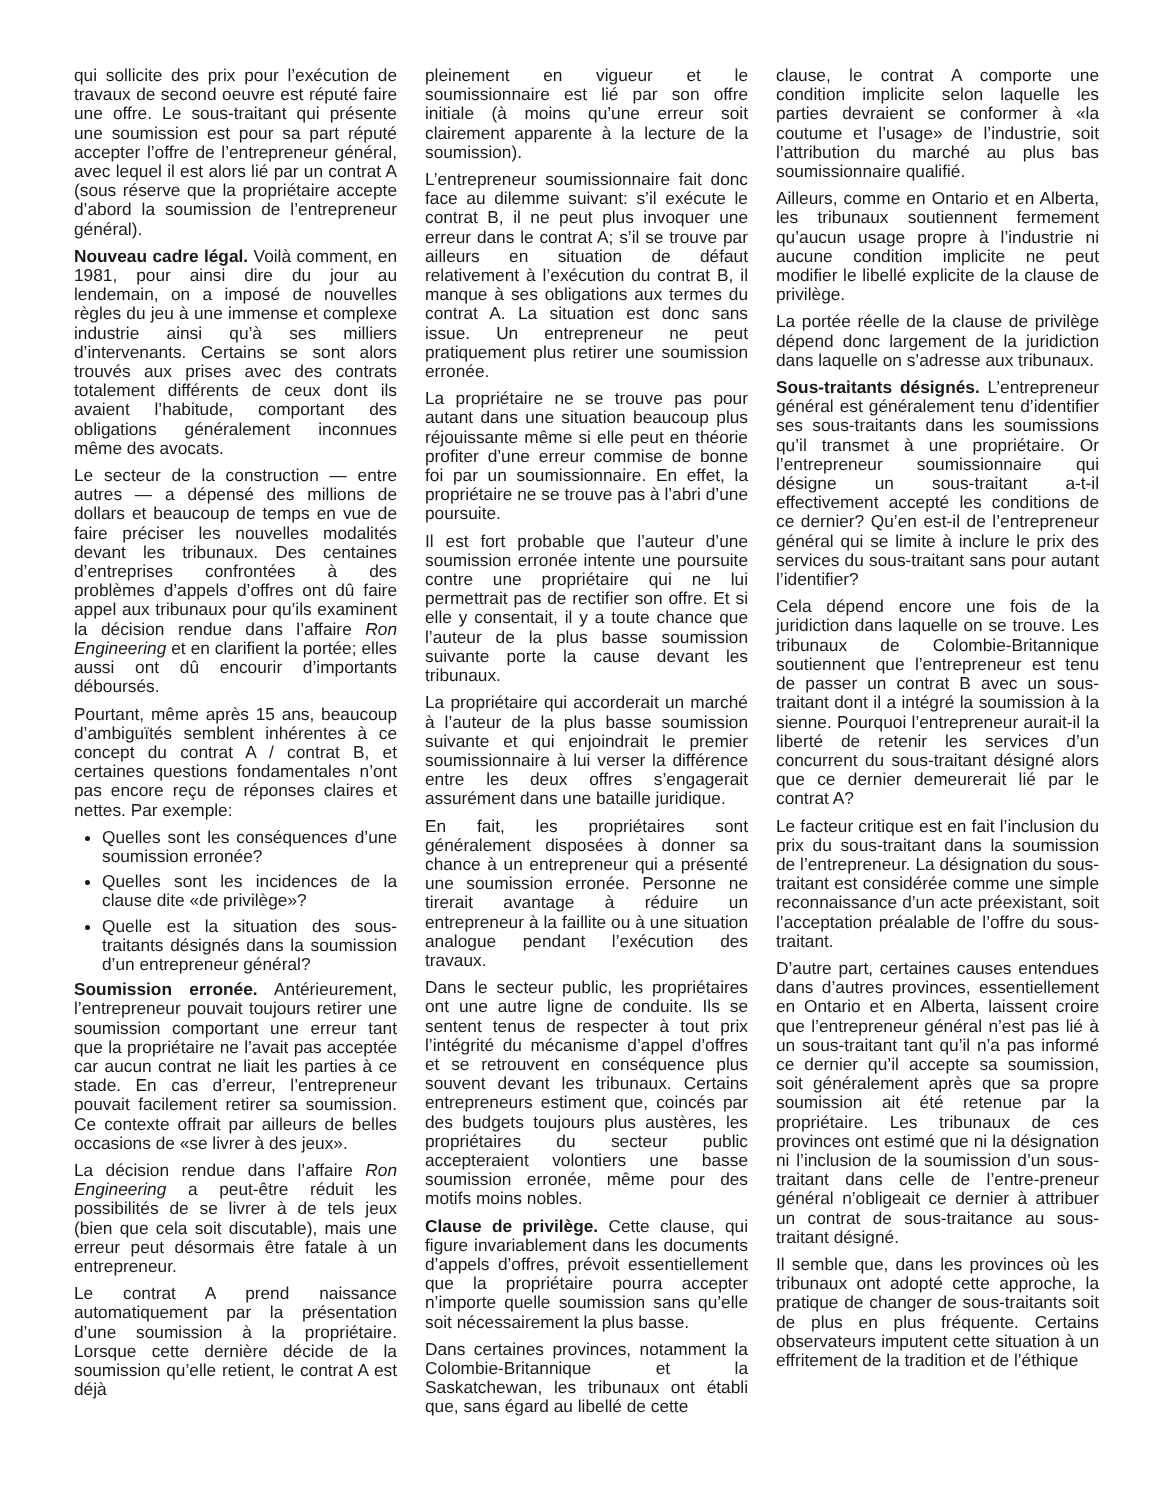qui sollicite des prix pour l’exécution de travaux de second oeuvre est réputé faire une offre. Le sous-traitant qui présente une soumission est pour sa part réputé accepter l’offre de l’entrepreneur général, avec lequel il est alors lié par un contrat A (sous réserve que la propriétaire accepte d’abord la soumission de l’entrepreneur général).
Nouveau cadre légal. Voilà comment, en 1981, pour ainsi dire du jour au lendemain, on a imposé de nouvelles règles du jeu à une immense et complexe industrie ainsi qu’à ses milliers d’intervenants. Certains se sont alors trouvés aux prises avec des contrats totalement différents de ceux dont ils avaient l’habitude, comportant des obligations généralement inconnues même des avocats.
Le secteur de la construction — entre autres — a dépensé des millions de dollars et beaucoup de temps en vue de faire préciser les nouvelles modalités devant les tribunaux. Des centaines d’entreprises confrontées à des problèmes d’appels d’offres ont dû faire appel aux tribunaux pour qu’ils examinent la décision rendue dans l’affaire Ron Engineering et en clarifient la portée; elles aussi ont dû encourir d’importants déboursés.
Pourtant, même après 15 ans, beaucoup d’ambiguïtés semblent inhérentes à ce concept du contrat A / contrat B, et certaines questions fondamentales n’ont pas encore reçu de réponses claires et nettes. Par exemple:
Quelles sont les conséquences d’une soumission erronée?
Quelles sont les incidences de la clause dite «de privilège»?
Quelle est la situation des sous-traitants désignés dans la soumission d’un entrepreneur général?
Soumission erronée. Antérieurement, l’entrepreneur pouvait toujours retirer une soumission comportant une erreur tant que la propriétaire ne l’avait pas acceptée car aucun contrat ne liait les parties à ce stade. En cas d’erreur, l’entrepreneur pouvait facilement retirer sa soumission. Ce contexte offrait par ailleurs de belles occasions de «se livrer à des jeux».
La décision rendue dans l’affaire Ron Engineering a peut-être réduit les possibilités de se livrer à de tels jeux (bien que cela soit discutable), mais une erreur peut désormais être fatale à un entrepreneur.
Le contrat A prend naissance automatiquement par la présentation d’une soumission à la propriétaire. Lorsque cette dernière décide de la soumission qu’elle retient, le contrat A est déjà
pleinement en vigueur et le soumissionnaire est lié par son offre initiale (à moins qu’une erreur soit clairement apparente à la lecture de la soumission).
L’entrepreneur soumissionnaire fait donc face au dilemme suivant: s’il exécute le contrat B, il ne peut plus invoquer une erreur dans le contrat A; s’il se trouve par ailleurs en situation de défaut relativement à l’exécution du contrat B, il manque à ses obligations aux termes du contrat A. La situation est donc sans issue. Un entrepreneur ne peut pratiquement plus retirer une soumission erronée.
La propriétaire ne se trouve pas pour autant dans une situation beaucoup plus réjouissante même si elle peut en théorie profiter d’une erreur commise de bonne foi par un soumissionnaire. En effet, la propriétaire ne se trouve pas à l’abri d’une poursuite.
Il est fort probable que l’auteur d’une soumission erronée intente une poursuite contre une propriétaire qui ne lui permettrait pas de rectifier son offre. Et si elle y consentait, il y a toute chance que l’auteur de la plus basse soumission suivante porte la cause devant les tribunaux.
La propriétaire qui accorderait un marché à l’auteur de la plus basse soumission suivante et qui enjoindrait le premier soumissionnaire à lui verser la différence entre les deux offres s’engagerait assurément dans une bataille juridique.
En fait, les propriétaires sont généralement disposées à donner sa chance à un entrepreneur qui a présenté une soumission erronée. Personne ne tirerait avantage à réduire un entrepreneur à la faillite ou à une situation analogue pendant l’exécution des travaux.
Dans le secteur public, les propriétaires ont une autre ligne de conduite. Ils se sentent tenus de respecter à tout prix l’intégrité du mécanisme d’appel d’offres et se retrouvent en conséquence plus souvent devant les tribunaux. Certains entrepreneurs estiment que, coincés par des budgets toujours plus austères, les propriétaires du secteur public accepteraient volontiers une basse soumission erronée, même pour des motifs moins nobles.
Clause de privilège. Cette clause, qui figure invariablement dans les documents d’appels d’offres, prévoit essentiellement que la propriétaire pourra accepter n’importe quelle soumission sans qu’elle soit nécessairement la plus basse.
Dans certaines provinces, notamment la Colombie-Britannique et la Saskatchewan, les tribunaux ont établi que, sans égard au libellé de cette
clause, le contrat A comporte une condition implicite selon laquelle les parties devraient se conformer à «la coutume et l’usage» de l’industrie, soit l’attribution du marché au plus bas soumissionnaire qualifié.
Ailleurs, comme en Ontario et en Alberta, les tribunaux soutiennent fermement qu’aucun usage propre à l’industrie ni aucune condition implicite ne peut modifier le libellé explicite de la clause de privilège.
La portée réelle de la clause de privilège dépend donc largement de la juridiction dans laquelle on s’adresse aux tribunaux.
Sous-traitants désignés. L’entrepreneur général est généralement tenu d’identifier ses sous-traitants dans les soumissions qu’il transmet à une propriétaire. Or l’entrepreneur soumissionnaire qui désigne un sous-traitant a-t-il effectivement accepté les conditions de ce dernier? Qu’en est-il de l’entrepreneur général qui se limite à inclure le prix des services du sous-traitant sans pour autant l’identifier?
Cela dépend encore une fois de la juridiction dans laquelle on se trouve. Les tribunaux de Colombie-Britannique soutiennent que l’entrepreneur est tenu de passer un contrat B avec un sous-traitant dont il a intégré la soumission à la sienne. Pourquoi l’entrepreneur aurait-il la liberté de retenir les services d’un concurrent du sous-traitant désigné alors que ce dernier demeurerait lié par le contrat A?
Le facteur critique est en fait l’inclusion du prix du sous-traitant dans la soumission de l’entrepreneur. La désignation du sous-traitant est considérée comme une simple reconnaissance d’un acte préexistant, soit l’acceptation préalable de l’offre du sous-traitant.
D’autre part, certaines causes entendues dans d’autres provinces, essentiellement en Ontario et en Alberta, laissent croire que l’entrepreneur général n’est pas lié à un sous-traitant tant qu’il n’a pas informé ce dernier qu’il accepte sa soumission, soit généralement après que sa propre soumission ait été retenue par la propriétaire. Les tribunaux de ces provinces ont estimé que ni la désignation ni l’inclusion de la soumission d’un sous-traitant dans celle de l’entre-preneur général n’obligeait ce dernier à attribuer un contrat de sous-traitance au sous-traitant désigné.
Il semble que, dans les provinces où les tribunaux ont adopté cette approche, la pratique de changer de sous-traitants soit de plus en plus fréquente. Certains observateurs imputent cette situation à un effritement de la tradition et de l’éthique